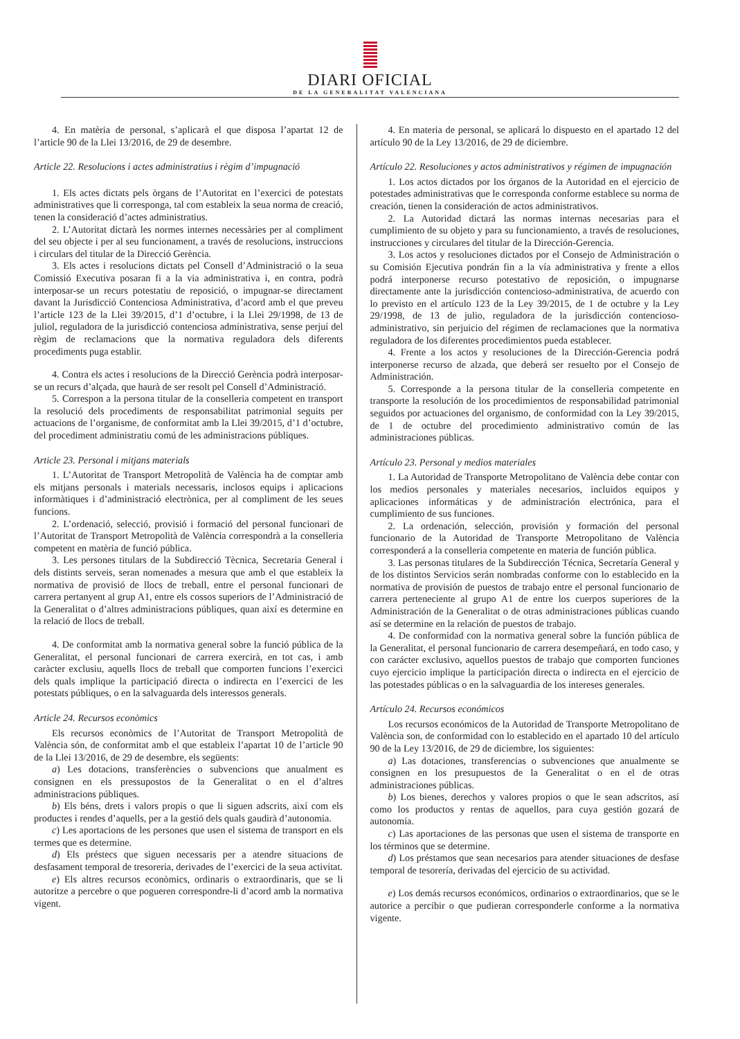DIARI OFICIAL
DE LA GENERALITAT VALENCIANA
4. En matèria de personal, s’aplicarà el que disposa l’apartat 12 de l’article 90 de la Llei 13/2016, de 29 de desembre.
Article 22. Resolucions i actes administratius i règim d’impugnació
1. Els actes dictats pels òrgans de l’Autoritat en l’exercici de potestats administratives que li corresponga, tal com estableix la seua norma de creació, tenen la consideració d’actes administratius.
2. L’Autoritat dictarà les normes internes necessàries per al compliment del seu objecte i per al seu funcionament, a través de resolucions, instruccions i circulars del titular de la Direcció Gerència.
3. Els actes i resolucions dictats pel Consell d’Administració o la seua Comissió Executiva posaran fi a la via administrativa i, en contra, podrà interposar-se un recurs potestatiu de reposició, o impugnar-se directament davant la Jurisdicció Contenciosa Administrativa, d’acord amb el que preveu l’article 123 de la Llei 39/2015, d’1 d’octubre, i la Llei 29/1998, de 13 de juliol, reguladora de la jurisdicció contenciosa administrativa, sense perjuí del règim de reclamacions que la normativa reguladora dels diferents procediments puga establir.
4. Contra els actes i resolucions de la Direcció Gerència podrà interposar-se un recurs d’alçada, que haurà de ser resolt pel Consell d’Administració.
5. Correspon a la persona titular de la conselleria competent en transport la resolució dels procediments de responsabilitat patrimonial seguits per actuacions de l’organisme, de conformitat amb la Llei 39/2015, d’1 d’octubre, del procediment administratiu comú de les administracions públiques.
Article 23. Personal i mitjans materials
1. L’Autoritat de Transport Metropolità de València ha de comptar amb els mitjans personals i materials necessaris, inclosos equips i aplicacions informàtiques i d’administració electrònica, per al compliment de les seues funcions.
2. L’ordenació, selecció, provisió i formació del personal funcionari de l’Autoritat de Transport Metropolità de València correspondrà a la conselleria competent en matèria de funció pública.
3. Les persones titulars de la Subdirecció Tècnica, Secretaria General i dels distints serveis, seran nomenades a mesura que amb el que estableix la normativa de provisió de llocs de treball, entre el personal funcionari de carrera pertanyent al grup A1, entre els cossos superiors de l’Administració de la Generalitat o d’altres administracions públiques, quan així es determine en la relació de llocs de treball.
4. De conformitat amb la normativa general sobre la funció pública de la Generalitat, el personal funcionari de carrera exercirà, en tot cas, i amb caràcter exclusiu, aquells llocs de treball que comporten funcions l’exercici dels quals implique la participació directa o indirecta en l’exercici de les potestats públiques, o en la salvaguarda dels interessos generals.
Article 24. Recursos econòmics
Els recursos econòmics de l’Autoritat de Transport Metropolità de València són, de conformitat amb el que estableix l’apartat 10 de l’article 90 de la Llei 13/2016, de 29 de desembre, els següents:
a) Les dotacions, transferències o subvencions que anualment es consignen en els pressupostos de la Generalitat o en el d’altres administracions públiques.
b) Els béns, drets i valors propis o que li siguen adscrits, així com els productes i rendes d’aquells, per a la gestió dels quals gaudirà d’autonomia.
c) Les aportacions de les persones que usen el sistema de transport en els termes que es determine.
d) Els préstecs que siguen necessaris per a atendre situacions de desfasament temporal de tresoreria, derivades de l’exercici de la seua activitat.
e) Els altres recursos econòmics, ordinaris o extraordinaris, que se li autoritze a percebre o que pogueren correspondre-li d’acord amb la normativa vigent.
4. En materia de personal, se aplicará lo dispuesto en el apartado 12 del artículo 90 de la Ley 13/2016, de 29 de diciembre.
Artículo 22. Resoluciones y actos administrativos y régimen de impugnación
1. Los actos dictados por los órganos de la Autoridad en el ejercicio de potestades administrativas que le corresponda conforme establece su norma de creación, tienen la consideración de actos administrativos.
2. La Autoridad dictará las normas internas necesarias para el cumplimiento de su objeto y para su funcionamiento, a través de resoluciones, instrucciones y circulares del titular de la Dirección-Gerencia.
3. Los actos y resoluciones dictados por el Consejo de Administración o su Comisión Ejecutiva pondrán fin a la vía administrativa y frente a ellos podrá interponerse recurso potestativo de reposición, o impugnarse directamente ante la jurisdicción contencioso-administrativa, de acuerdo con lo previsto en el artículo 123 de la Ley 39/2015, de 1 de octubre y la Ley 29/1998, de 13 de julio, reguladora de la jurisdicción contencioso-administrativo, sin perjuicio del régimen de reclamaciones que la normativa reguladora de los diferentes procedimientos pueda establecer.
4. Frente a los actos y resoluciones de la Dirección-Gerencia podrá interponerse recurso de alzada, que deberá ser resuelto por el Consejo de Administración.
5. Corresponde a la persona titular de la conselleria competente en transporte la resolución de los procedimientos de responsabilidad patrimonial seguidos por actuaciones del organismo, de conformidad con la Ley 39/2015, de 1 de octubre del procedimiento administrativo común de las administraciones públicas.
Artículo 23. Personal y medios materiales
1. La Autoridad de Transporte Metropolitano de València debe contar con los medios personales y materiales necesarios, incluidos equipos y aplicaciones informáticas y de administración electrónica, para el cumplimiento de sus funciones.
2. La ordenación, selección, provisión y formación del personal funcionario de la Autoridad de Transporte Metropolitano de València corresponderá a la conselleria competente en materia de función pública.
3. Las personas titulares de la Subdirección Técnica, Secretaría General y de los distintos Servicios serán nombradas conforme con lo establecido en la normativa de provisión de puestos de trabajo entre el personal funcionario de carrera perteneciente al grupo A1 de entre los cuerpos superiores de la Administración de la Generalitat o de otras administraciones públicas cuando así se determine en la relación de puestos de trabajo.
4. De conformidad con la normativa general sobre la función pública de la Generalitat, el personal funcionario de carrera desempeñará, en todo caso, y con carácter exclusivo, aquellos puestos de trabajo que comporten funciones cuyo ejercicio implique la participación directa o indirecta en el ejercicio de las potestades públicas o en la salvaguardia de los intereses generales.
Artículo 24. Recursos económicos
Los recursos económicos de la Autoridad de Transporte Metropolitano de València son, de conformidad con lo establecido en el apartado 10 del artículo 90 de la Ley 13/2016, de 29 de diciembre, los siguientes:
a) Las dotaciones, transferencias o subvenciones que anualmente se consignen en los presupuestos de la Generalitat o en el de otras administraciones públicas.
b) Los bienes, derechos y valores propios o que le sean adscritos, así como los productos y rentas de aquellos, para cuya gestión gozará de autonomía.
c) Las aportaciones de las personas que usen el sistema de transporte en los términos que se determine.
d) Los préstamos que sean necesarios para atender situaciones de desfase temporal de tesorería, derivadas del ejercicio de su actividad.
e) Los demás recursos económicos, ordinarios o extraordinarios, que se le autorice a percibir o que pudieran corresponderle conforme a la normativa vigente.